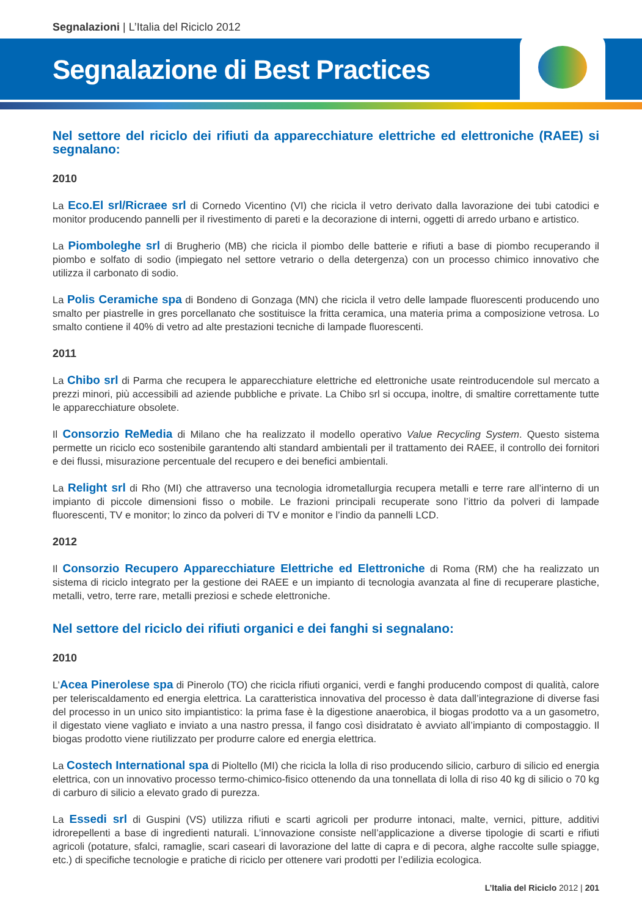Segnalazioni | L’Italia del Riciclo 2012
Segnalazione di Best Practices
Nel settore del riciclo dei rifiuti da apparecchiature elettriche ed elettroniche (RAEE) si segnalano:
2010
La Eco.El srl/Ricraee srl di Cornedo Vicentino (VI) che ricicla il vetro derivato dalla lavorazione dei tubi catodici e monitor producendo pannelli per il rivestimento di pareti e la decorazione di interni, oggetti di arredo urbano e artistico.
La Piomboleghe srl di Brugherio (MB) che ricicla il piombo delle batterie e rifiuti a base di piombo recuperando il piombo e solfato di sodio (impiegato nel settore vetrario o della detergenza) con un processo chimico innovativo che utilizza il carbonato di sodio.
La Polis Ceramiche spa di Bondeno di Gonzaga (MN) che ricicla il vetro delle lampade fluorescenti producendo uno smalto per piastrelle in gres porcellanato che sostituisce la fritta ceramica, una materia prima a composizione vetrosa. Lo smalto contiene il 40% di vetro ad alte prestazioni tecniche di lampade fluorescenti.
2011
La Chibo srl di Parma che recupera le apparecchiature elettriche ed elettroniche usate reintroducendole sul mercato a prezzi minori, più accessibili ad aziende pubbliche e private. La Chibo srl si occupa, inoltre, di smaltire correttamente tutte le apparecchiature obsolete.
Il Consorzio ReMedia di Milano che ha realizzato il modello operativo Value Recycling System. Questo sistema permette un riciclo eco sostenibile garantendo alti standard ambientali per il trattamento dei RAEE, il controllo dei fornitori e dei flussi, misurazione percentuale del recupero e dei benefici ambientali.
La Relight srl di Rho (MI) che attraverso una tecnologia idrometallurgia recupera metalli e terre rare all’interno di un impianto di piccole dimensioni fisso o mobile. Le frazioni principali recuperate sono l’ittrio da polveri di lampade fluorescenti, TV e monitor; lo zinco da polveri di TV e monitor e l’indio da pannelli LCD.
2012
Il Consorzio Recupero Apparecchiature Elettriche ed Elettroniche di Roma (RM) che ha realizzato un sistema di riciclo integrato per la gestione dei RAEE e un impianto di tecnologia avanzata al fine di recuperare plastiche, metalli, vetro, terre rare, metalli preziosi e schede elettroniche.
Nel settore del riciclo dei rifiuti organici e dei fanghi si segnalano:
2010
L’Acea Pinerolese spa di Pinerolo (TO) che ricicla rifiuti organici, verdi e fanghi producendo compost di qualità, calore per teleriscaldamento ed energia elettrica. La caratteristica innovativa del processo è data dall’integrazione di diverse fasi del processo in un unico sito impiantistico: la prima fase è la digestione anaerobica, il biogas prodotto va a un gasometro, il digestato viene vagliato e inviato a una nastro pressa, il fango così disidratato è avviato all’impianto di compostaggio. Il biogas prodotto viene riutilizzato per produrre calore ed energia elettrica.
La Costech International spa di Pioltello (MI) che ricicla la lolla di riso producendo silicio, carburo di silicio ed energia elettrica, con un innovativo processo termo-chimico-fisico ottenendo da una tonnellata di lolla di riso 40 kg di silicio o 70 kg di carburo di silicio a elevato grado di purezza.
La Essedi srl di Guspini (VS) utilizza rifiuti e scarti agricoli per produrre intonaci, malte, vernici, pitture, additivi idrorepellenti a base di ingredienti naturali. L’innovazione consiste nell’applicazione a diverse tipologie di scarti e rifiuti agricoli (potature, sfalci, ramaglie, scari caseari di lavorazione del latte di capra e di pecora, alghe raccolte sulle spiagge, etc.) di specifiche tecnologie e pratiche di riciclo per ottenere vari prodotti per l’edilizia ecologica.
L’Italia del Riciclo 2012 | 201